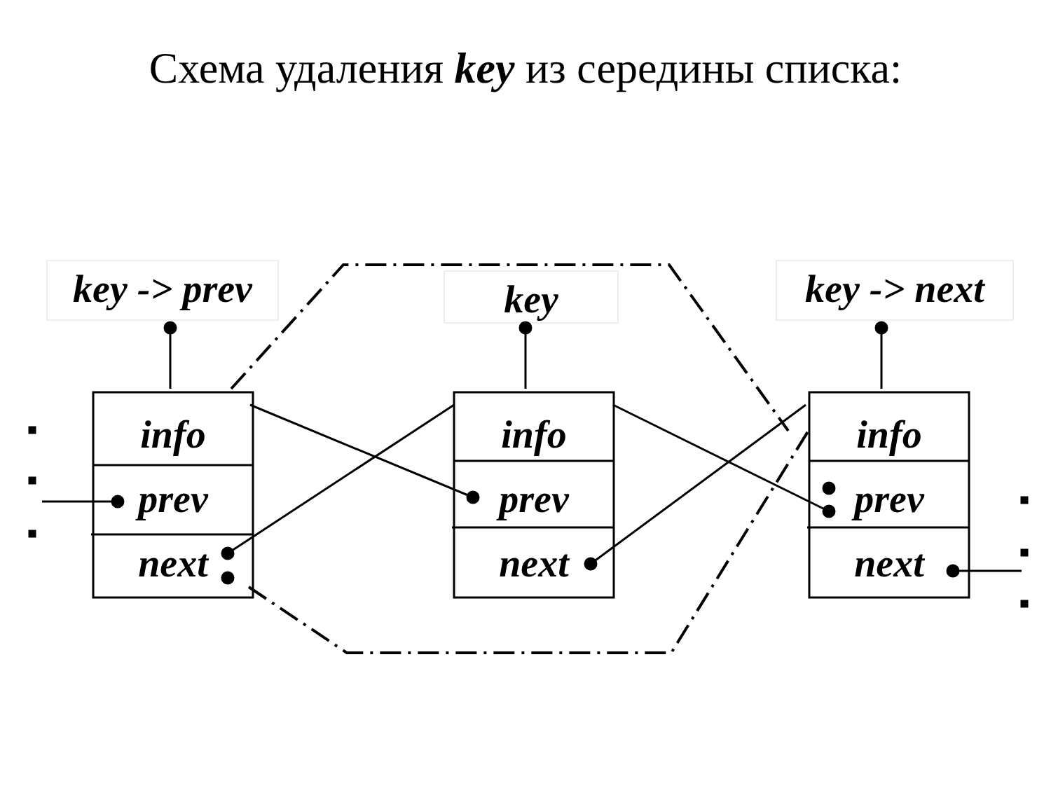Схема удаления key из середины списка:
key -> prev
key
key -> next
info
prev
next
info
prev
next
info
prev
next